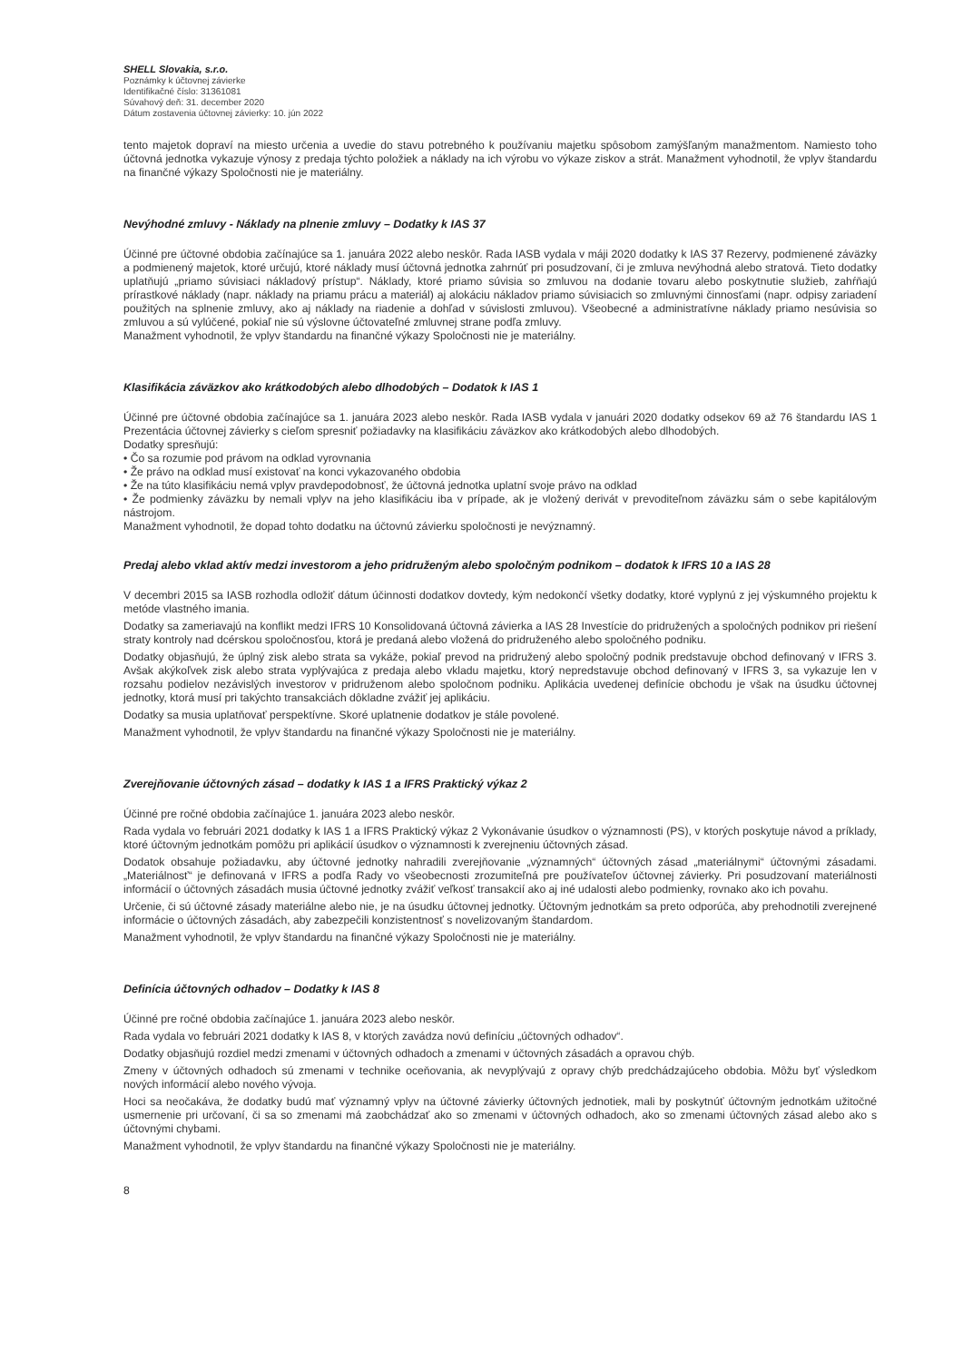SHELL Slovakia, s.r.o.
Poznámky k účtovnej závierke
Identifikačné číslo: 31361081
Súvahový deň: 31. december 2020
Dátum zostavenia účtovnej závierky: 10. jún 2022
tento majetok dopraví na miesto určenia a uvedie do stavu potrebného k používaniu majetku spôsobom zamýšľaným manažmentom. Namiesto toho účtovná jednotka vykazuje výnosy z predaja týchto položiek a náklady na ich výrobu vo výkaze ziskov a strát. Manažment vyhodnotil, že vplyv štandardu na finančné výkazy Spoločnosti nie je materiálny.
Nevýhodné zmluvy - Náklady na plnenie zmluvy – Dodatky k IAS 37
Účinné pre účtovné obdobia začínajúce sa 1. januára 2022 alebo neskôr. Rada IASB vydala v máji 2020 dodatky k IAS 37 Rezervy, podmienené záväzky a podmienený majetok, ktoré určujú, ktoré náklady musí účtovná jednotka zahrnúť pri posudzovaní, či je zmluva nevýhodná alebo stratová. Tieto dodatky uplatňujú „priamo súvisiaci nákladový prístup“. Náklady, ktoré priamo súvisia so zmluvou na dodanie tovaru alebo poskytnutie služieb, zahŕňajú prírastkové náklady (napr. náklady na priamu prácu a materiál) aj alokáciu nákladov priamo súvisiacich so zmluvnými činnosťami (napr. odpisy zariadení použitých na splnenie zmluvy, ako aj náklady na riadenie a dohľad v súvislosti zmluvou). Všeobecné a administratívne náklady priamo nesúvisia so zmluvou a sú vylúčené, pokiaľ nie sú výslovne účtovateľné zmluvnej strane podľa zmluvy.
Manažment vyhodnotil, že vplyv štandardu na finančné výkazy Spoločnosti nie je materiálny.
Klasifikácia záväzkov ako krátkodobých alebo dlhodobých – Dodatok k IAS 1
Účinné pre účtovné obdobia začínajúce sa 1. januára 2023 alebo neskôr. Rada IASB vydala v januári 2020 dodatky odsekov 69 až 76 štandardu IAS 1 Prezentácia účtovnej závierky s cieľom spresniť požiadavky na klasifikáciu záväzkov ako krátkodobých alebo dlhodobých.
Dodatky spresňujú:
• Čo sa rozumie pod právom na odklad vyrovnania
• Že právo na odklad musí existovať na konci vykazovaného obdobia
• Že na túto klasifikáciu nemá vplyv pravdepodobnosť, že účtovná jednotka uplatní svoje právo na odklad
• Že podmienky záväzku by nemali vplyv na jeho klasifikáciu iba v prípade, ak je vložený derivát v prevoditeľnom záväzku sám o sebe kapitálovým nástrojom.
Manažment vyhodnotil, že dopad tohto dodatku na účtovnú závierku spoločnosti je nevýznamný.
Predaj alebo vklad aktív medzi investorom a jeho pridruženým alebo spoločným podnikom – dodatok k IFRS 10 a IAS 28
V decembri 2015 sa IASB rozhodla odložiť dátum účinnosti dodatkov dovtedy, kým nedokončí všetky dodatky, ktoré vyplynú z jej výskumného projektu k metóde vlastného imania.
Dodatky sa zameriavajú na konflikt medzi IFRS 10 Konsolidovaná účtovná závierka a IAS 28 Investície do pridružených a spoločných podnikov pri riešení straty kontroly nad dcérskou spoločnosťou, ktorá je predaná alebo vložená do pridruženého alebo spoločného podniku.
Dodatky objasňujú, že úplný zisk alebo strata sa vykáže, pokiaľ prevod na pridružený alebo spoločný podnik predstavuje obchod definovaný v IFRS 3. Avšak akýkoľvek zisk alebo strata vyplývajúca z predaja alebo vkladu majetku, ktorý nepredstavuje obchod definovaný v IFRS 3, sa vykazuje len v rozsahu podielov nezávislých investorov v pridruženom alebo spoločnom podniku. Aplikácia uvedenej definície obchodu je však na úsudku účtovnej jednotky, ktorá musí pri takýchto transakciách dôkladne zvážiť jej aplikáciu.
Dodatky sa musia uplatňovať perspektívne. Skoré uplatnenie dodatkov je stále povolené.
Manažment vyhodnotil, že vplyv štandardu na finančné výkazy Spoločnosti nie je materiálny.
Zverejňovanie účtovných zásad – dodatky k IAS 1 a IFRS Praktický výkaz 2
Účinné pre ročné obdobia začínajúce 1. januára 2023 alebo neskôr.
Rada vydala vo februári 2021 dodatky k IAS 1 a IFRS Praktický výkaz 2 Vykonávanie úsudkov o významnosti (PS), v ktorých poskytuje návod a príklady, ktoré účtovným jednotkám pomôžu pri aplikácií úsudkov o významnosti k zverejneniu účtovných zásad.
Dodatok obsahuje požiadavku, aby účtovné jednotky nahradili zverejňovanie „významných“ účtovných zásad „materiálnymi“ účtovnými zásadami. „Materiálnosť“ je definovaná v IFRS a podľa Rady vo všeobecnosti zrozumiteľná pre používateľov účtovnej závierky. Pri posudzovaní materiálnosti informácií o účtovných zásadách musia účtovné jednotky zvážiť veľkosť transakcií ako aj iné udalosti alebo podmienky, rovnako ako ich povahu.
Určenie, či sú účtovné zásady materiálne alebo nie, je na úsudku účtovnej jednotky. Účtovným jednotkám sa preto odporúča, aby prehodnotili zverejnené informácie o účtovných zásadách, aby zabezpečili konzistentnosť s novelizovaným štandardom.
Manažment vyhodnotil, že vplyv štandardu na finančné výkazy Spoločnosti nie je materiálny.
Definícia účtovných odhadov – Dodatky k IAS 8
Účinné pre ročné obdobia začínajúce 1. januára 2023 alebo neskôr.
Rada vydala vo februári 2021 dodatky k IAS 8, v ktorých zavádza novú definíciu „účtovných odhadov“.
Dodatky objasňujú rozdiel medzi zmenami v účtovných odhadoch a zmenami v účtovných zásadách a opravou chýb.
Zmeny v účtovných odhadoch sú zmenami v technike oceňovania, ak nevyplývajú z opravy chýb predchádzajúceho obdobia. Môžu byť výsledkom nových informácií alebo nového vývoja.
Hoci sa neočakáva, že dodatky budú mať významný vplyv na účtovné závierky účtovných jednotiek, mali by poskytnúť účtovným jednotkám užitočné usmernenie pri určovaní, či sa so zmenami má zaobchádzať ako so zmenami v účtovných odhadoch, ako so zmenami účtovných zásad alebo ako s účtovnými chybami.
Manažment vyhodnotil, že vplyv štandardu na finančné výkazy Spoločnosti nie je materiálny.
8